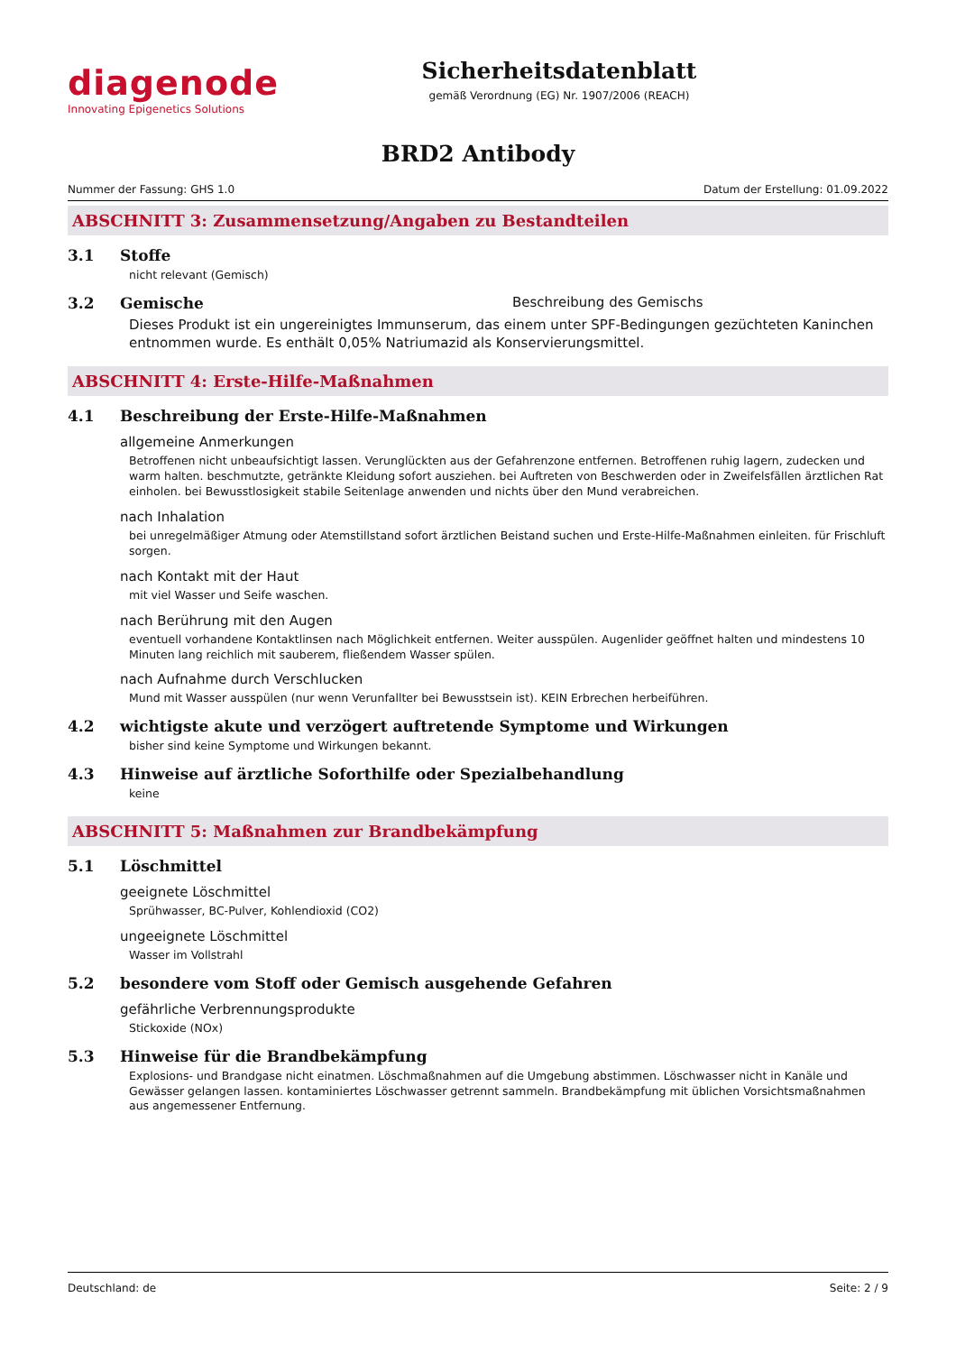diagenode
Innovating Epigenetics Solutions
Sicherheitsdatenblatt
gemäß Verordnung (EG) Nr. 1907/2006 (REACH)
BRD2 Antibody
Nummer der Fassung: GHS 1.0 Datum der Erstellung: 01.09.2022
ABSCHNITT 3: Zusammensetzung/Angaben zu Bestandteilen
3.1 Stoffe
nicht relevant (Gemisch)
3.2 Gemische Beschreibung des Gemischs
Dieses Produkt ist ein ungereinigtes Immunserum, das einem unter SPF-Bedingungen gezüchteten Kaninchen entnommen wurde. Es enthält 0,05% Natriumazid als Konservierungsmittel.
ABSCHNITT 4: Erste-Hilfe-Maßnahmen
4.1 Beschreibung der Erste-Hilfe-Maßnahmen
allgemeine Anmerkungen
Betroffenen nicht unbeaufsichtigt lassen. Verunglückten aus der Gefahrenzone entfernen. Betroffenen ruhig lagern, zudecken und warm halten. beschmutzte, getränkte Kleidung sofort ausziehen. bei Auftreten von Beschwerden oder in Zweifelsfällen ärztlichen Rat einholen. bei Bewusstlosigkeit stabile Seitenlage anwenden und nichts über den Mund verabreichen.
nach Inhalation
bei unregelmäßiger Atmung oder Atemstillstand sofort ärztlichen Beistand suchen und Erste-Hilfe-Maßnahmen einleiten. für Frischluft sorgen.
nach Kontakt mit der Haut
mit viel Wasser und Seife waschen.
nach Berührung mit den Augen
eventuell vorhandene Kontaktlinsen nach Möglichkeit entfernen. Weiter ausspülen. Augenlider geöffnet halten und mindestens 10 Minuten lang reichlich mit sauberem, fließendem Wasser spülen.
nach Aufnahme durch Verschlucken
Mund mit Wasser ausspülen (nur wenn Verunfallter bei Bewusstsein ist). KEIN Erbrechen herbeiführen.
4.2 wichtigste akute und verzögert auftretende Symptome und Wirkungen
bisher sind keine Symptome und Wirkungen bekannt.
4.3 Hinweise auf ärztliche Soforthilfe oder Spezialbehandlung
keine
ABSCHNITT 5: Maßnahmen zur Brandbekämpfung
5.1 Löschmittel
geeignete Löschmittel
Sprühwasser, BC-Pulver, Kohlendioxid (CO2)
ungeeignete Löschmittel
Wasser im Vollstrahl
5.2 besondere vom Stoff oder Gemisch ausgehende Gefahren
gefährliche Verbrennungsprodukte
Stickoxide (NOx)
5.3 Hinweise für die Brandbekämpfung
Explosions- und Brandgase nicht einatmen. Löschmaßnahmen auf die Umgebung abstimmen. Löschwasser nicht in Kanäle und Gewässer gelangen lassen. kontaminiertes Löschwasser getrennt sammeln. Brandbekämpfung mit üblichen Vorsichtsmaßnahmen aus angemessener Entfernung.
Deutschland: de Seite: 2 / 9